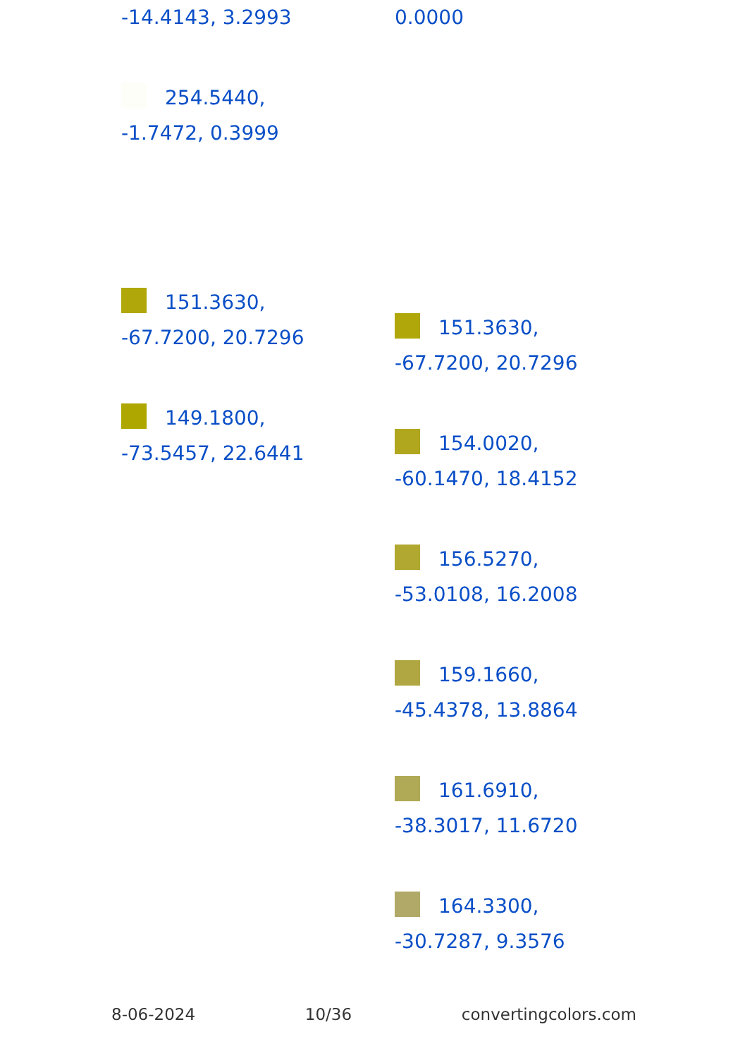-14.4143, 3.2993
254.5440, -1.7472, 0.3999
151.3630, -67.7200, 20.7296
149.1800, -73.5457, 22.6441
0.0000
151.3630, -67.7200, 20.7296
154.0020, -60.1470, 18.4152
156.5270, -53.0108, 16.2008
159.1660, -45.4378, 13.8864
161.6910, -38.3017, 11.6720
164.3300, -30.7287, 9.3576
8-06-2024 10/36 convertingcolors.com